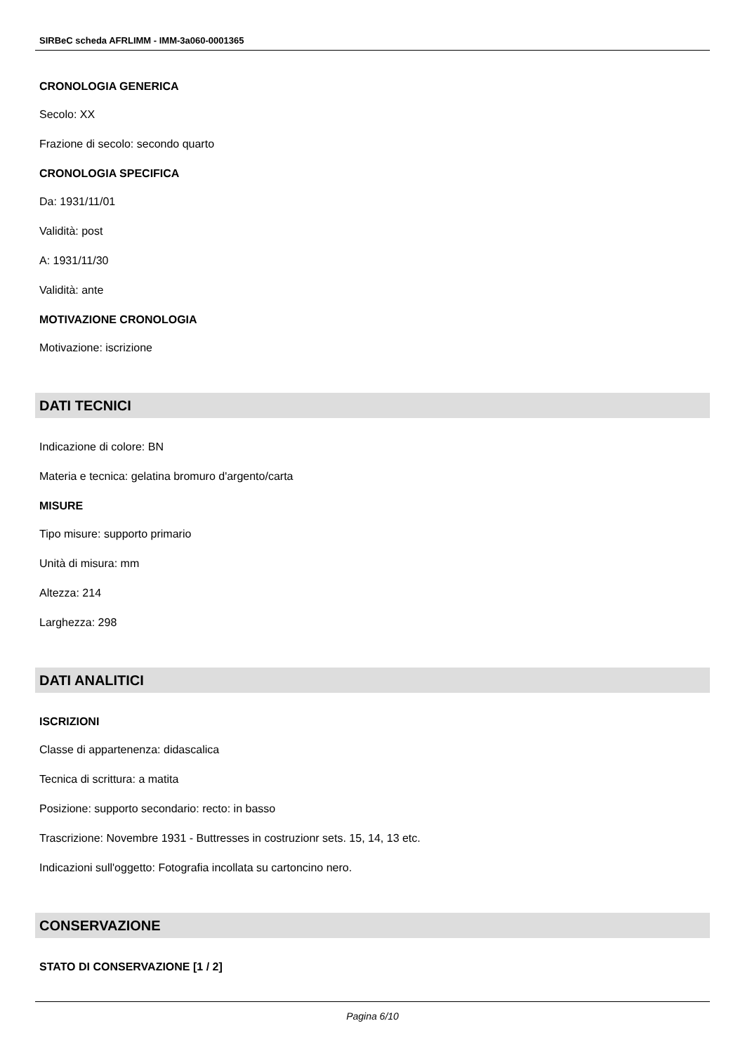SIRBeC scheda AFRLIMM - IMM-3a060-0001365
CRONOLOGIA GENERICA
Secolo: XX
Frazione di secolo: secondo quarto
CRONOLOGIA SPECIFICA
Da: 1931/11/01
Validità: post
A: 1931/11/30
Validità: ante
MOTIVAZIONE CRONOLOGIA
Motivazione: iscrizione
DATI TECNICI
Indicazione di colore: BN
Materia e tecnica: gelatina bromuro d'argento/carta
MISURE
Tipo misure: supporto primario
Unità di misura: mm
Altezza: 214
Larghezza: 298
DATI ANALITICI
ISCRIZIONI
Classe di appartenenza: didascalica
Tecnica di scrittura: a matita
Posizione: supporto secondario: recto: in basso
Trascrizione: Novembre 1931 - Buttresses in costruzionr sets. 15, 14, 13 etc.
Indicazioni sull'oggetto: Fotografia incollata su cartoncino nero.
CONSERVAZIONE
STATO DI CONSERVAZIONE [1 / 2]
Pagina 6/10